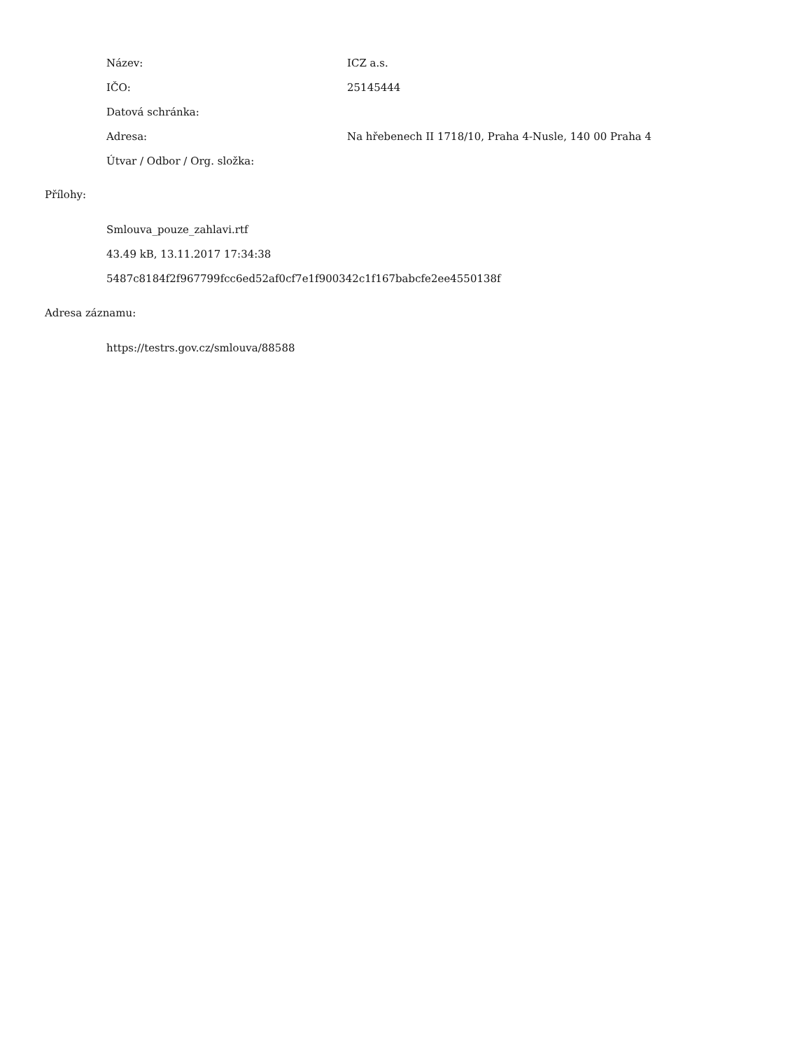| Název: | ICZ a.s. |
| IČO: | 25145444 |
| Datová schránka: | |
| Adresa: | Na hřebenech II 1718/10, Praha 4-Nusle, 140 00 Praha 4 |
| Útvar / Odbor / Org. složka: | |
Přílohy:
Smlouva_pouze_zahlavi.rtf
43.49 kB, 13.11.2017 17:34:38
5487c8184f2f967799fcc6ed52af0cf7e1f900342c1f167babcfe2ee4550138f
Adresa záznamu:
https://testrs.gov.cz/smlouva/88588